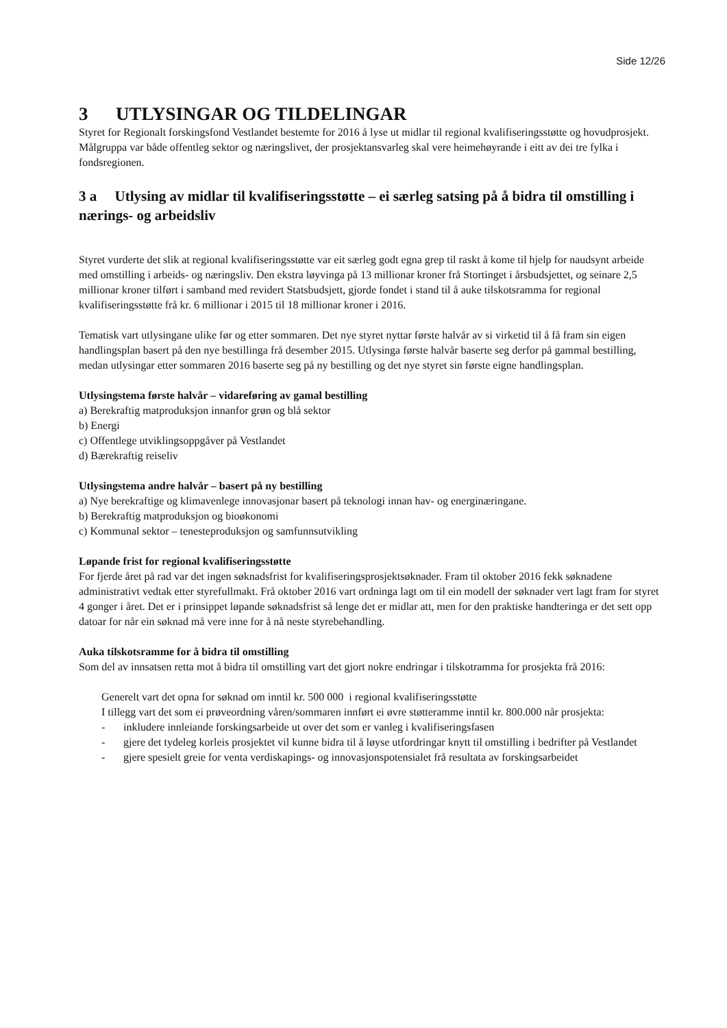Side 12/26
3 UTLYSINGAR OG TILDELINGAR
Styret for Regionalt forskingsfond Vestlandet bestemte for 2016 å lyse ut midlar til regional kvalifiseringsstøtte og hovudprosjekt. Målgruppa var både offentleg sektor og næringslivet, der prosjektansvarleg skal vere heimehøyrande i eitt av dei tre fylka i fondsregionen.
3 a Utlysing av midlar til kvalifiseringsstøtte – ei særleg satsing på å bidra til omstilling i nærings- og arbeidsliv
Styret vurderte det slik at regional kvalifiseringsstøtte var eit særleg godt egna grep til raskt å kome til hjelp for naudsynt arbeide med omstilling i arbeids- og næringsliv. Den ekstra løyvinga på 13 millionar kroner frå Stortinget i årsbudsjettet, og seinare 2,5 millionar kroner tilført i samband med revidert Statsbudsjett, gjorde fondet i stand til å auke tilskotsramma for regional kvalifiseringsstøtte frå kr. 6 millionar i 2015 til 18 millionar kroner i 2016.
Tematisk vart utlysingane ulike før og etter sommaren. Det nye styret nyttar første halvår av si virketid til å få fram sin eigen handlingsplan basert på den nye bestillinga frå desember 2015. Utlysinga første halvår baserte seg derfor på gammal bestilling, medan utlysingar etter sommaren 2016 baserte seg på ny bestilling og det nye styret sin første eigne handlingsplan.
Utlysingstema første halvår – vidareføring av gamal bestilling
a) Berekraftig matproduksjon innanfor grøn og blå sektor
b) Energi
c) Offentlege utviklingsoppgåver på Vestlandet
d) Bærekraftig reiseliv
Utlysingstema andre halvår – basert på ny bestilling
a) Nye berekraftige og klimavenlege innovasjonar basert på teknologi innan hav- og energinæringane.
b) Berekraftig matproduksjon og bioøkonomi
c) Kommunal sektor – tenesteproduksjon og samfunnsutvikling
Løpande frist for regional kvalifiseringsstøtte
For fjerde året på rad var det ingen søknadsfrist for kvalifiseringsprosjektsøknader. Fram til oktober 2016 fekk søknadene administrativt vedtak etter styrefullmakt. Frå oktober 2016 vart ordninga lagt om til ein modell der søknader vert lagt fram for styret 4 gonger i året. Det er i prinsippet løpande søknadsfrist så lenge det er midlar att, men for den praktiske handteringa er det sett opp datoar for når ein søknad må vere inne for å nå neste styrebehandling.
Auka tilskotsramme for å bidra til omstilling
Som del av innsatsen retta mot å bidra til omstilling vart det gjort nokre endringar i tilskotramma for prosjekta frå 2016:
Generelt vart det opna for søknad om inntil kr. 500 000 i regional kvalifiseringsstøtte
I tillegg vart det som ei prøveordning våren/sommaren innført ei øvre støtteramme inntil kr. 800.000 når prosjekta:
- inkludere innleiande forskingsarbeide ut over det som er vanleg i kvalifiseringsfasen
- gjere det tydeleg korleis prosjektet vil kunne bidra til å løyse utfordringar knytt til omstilling i bedrifter på Vestlandet
- gjere spesielt greie for venta verdiskapings- og innovasjonspotensialet frå resultata av forskingsarbeidet